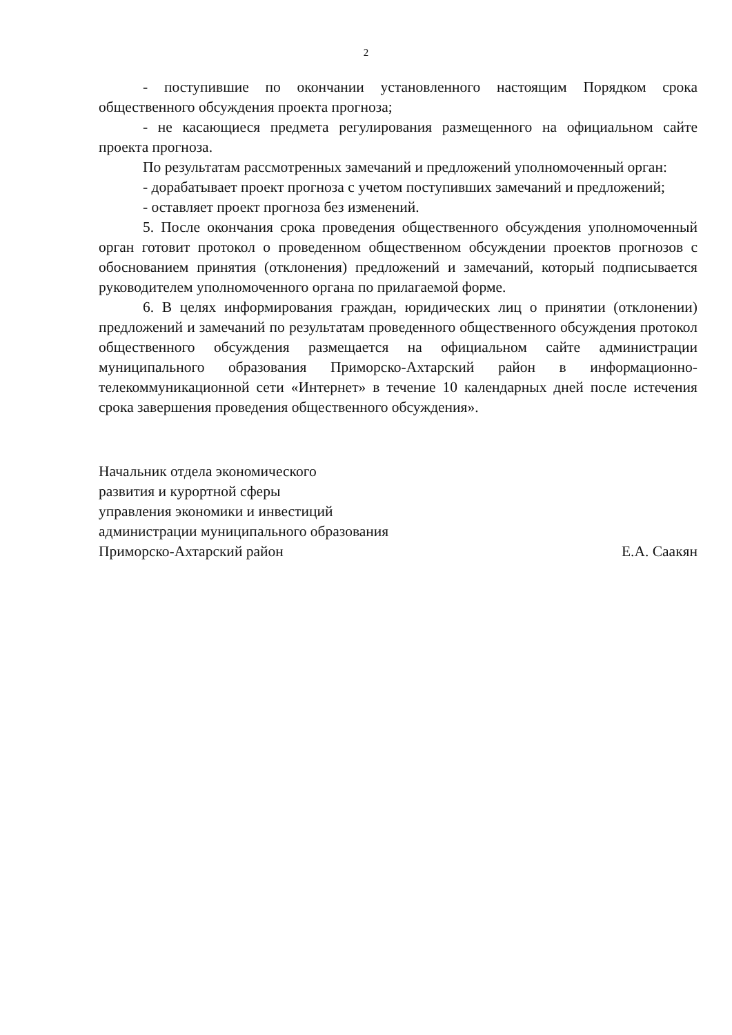2
- поступившие по окончании установленного настоящим Порядком срока общественного обсуждения проекта прогноза;
- не касающиеся предмета регулирования размещенного на официальном сайте проекта прогноза.
По результатам рассмотренных замечаний и предложений уполномоченный орган:
- дорабатывает проект прогноза с учетом поступивших замечаний и предложений;
- оставляет проект прогноза без изменений.
5. После окончания срока проведения общественного обсуждения уполномоченный орган готовит протокол о проведенном общественном обсуждении проектов прогнозов с обоснованием принятия (отклонения) предложений и замечаний, который подписывается руководителем уполномоченного органа по прилагаемой форме.
6. В целях информирования граждан, юридических лиц о принятии (отклонении) предложений и замечаний по результатам проведенного общественного обсуждения протокол общественного обсуждения размещается на официальном сайте администрации муниципального образования Приморско-Ахтарский район в информационно-телекоммуникационной сети «Интернет» в течение 10 календарных дней после истечения срока завершения проведения общественного обсуждения».
Начальник отдела экономического
развития и курортной сферы
управления экономики и инвестиций
администрации муниципального образования
Приморско-Ахтарский район
Е.А. Саакян